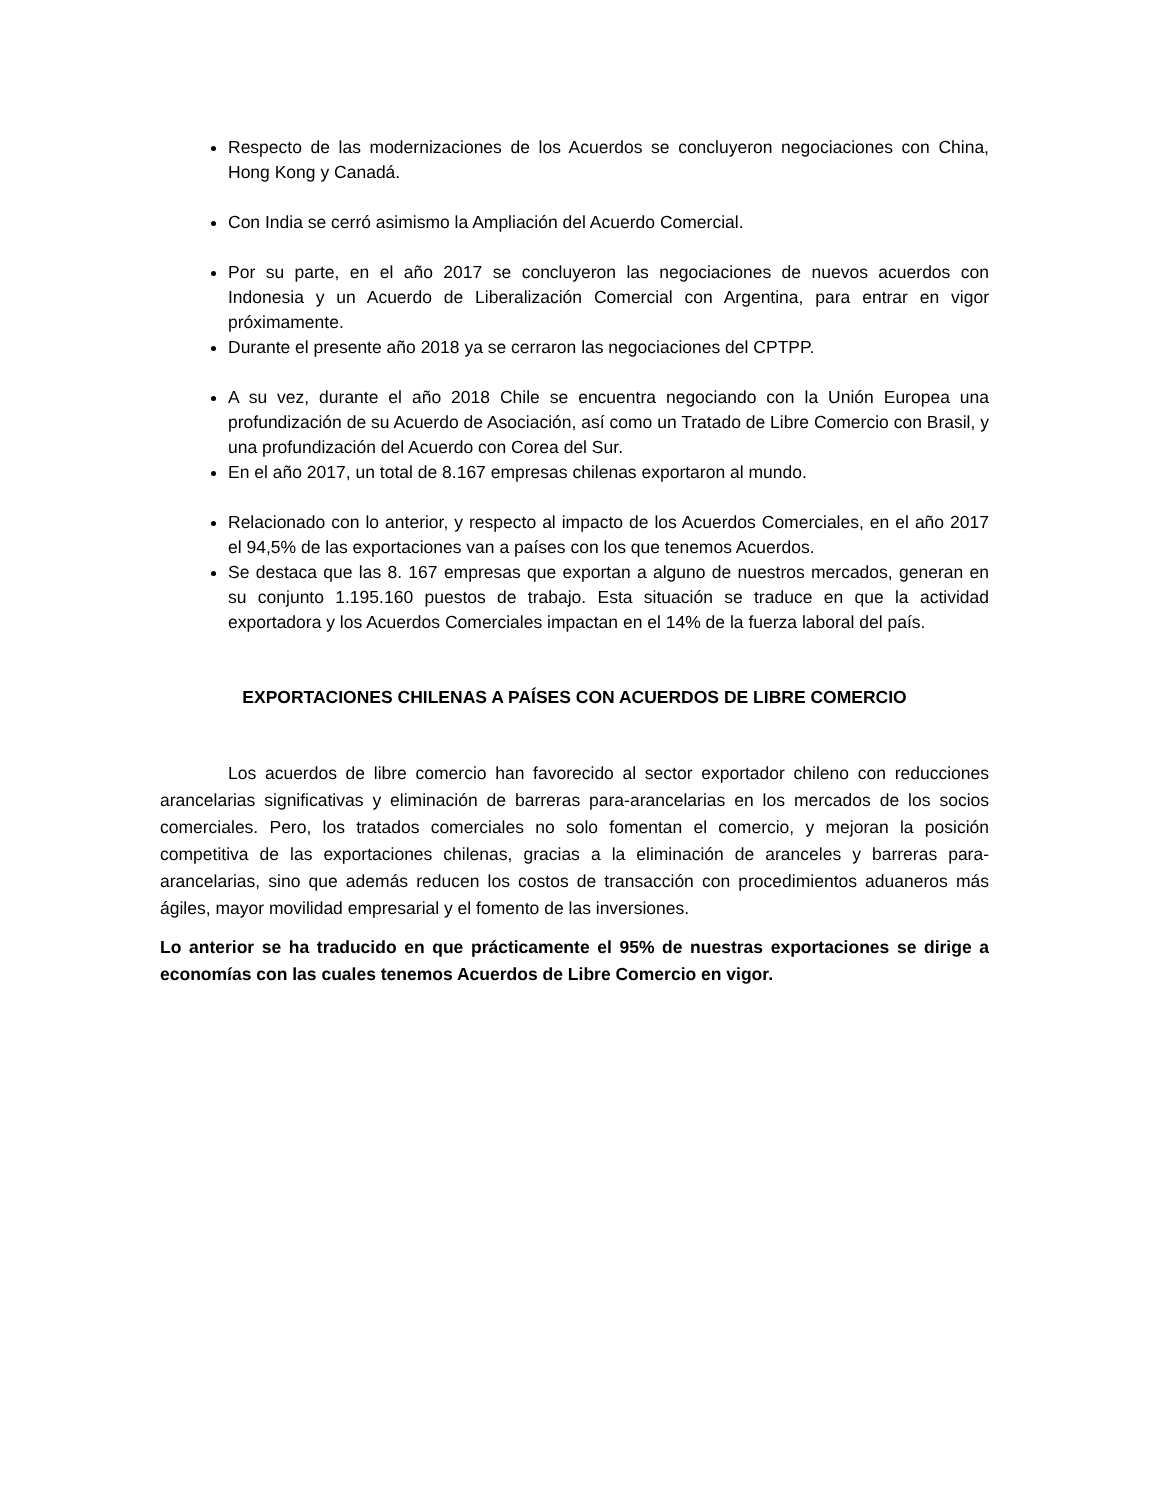Respecto de las modernizaciones de los Acuerdos se concluyeron negociaciones con China, Hong Kong y Canadá.
Con India se cerró asimismo la Ampliación del Acuerdo Comercial.
Por su parte, en el año 2017 se concluyeron las negociaciones de nuevos acuerdos con Indonesia y un Acuerdo de Liberalización Comercial con Argentina, para entrar en vigor próximamente.
Durante el presente año 2018 ya se cerraron las negociaciones del CPTPP.
A su vez, durante el año 2018 Chile se encuentra negociando con la Unión Europea una profundización de su Acuerdo de Asociación, así como un Tratado de Libre Comercio con Brasil, y una profundización del Acuerdo con Corea del Sur.
En el año 2017, un total de 8.167 empresas chilenas exportaron al mundo.
Relacionado con lo anterior, y respecto al impacto de los Acuerdos Comerciales, en el año 2017 el 94,5% de las exportaciones van a países con los que tenemos Acuerdos.
Se destaca que las 8. 167 empresas que exportan a alguno de nuestros mercados, generan en su conjunto 1.195.160 puestos de trabajo. Esta situación se traduce en que la actividad exportadora y los Acuerdos Comerciales impactan en el 14% de la fuerza laboral del país.
EXPORTACIONES CHILENAS A PAÍSES CON ACUERDOS DE LIBRE COMERCIO
Los acuerdos de libre comercio han favorecido al sector exportador chileno con reducciones arancelarias significativas y eliminación de barreras para-arancelarias en los mercados de los socios comerciales. Pero, los tratados comerciales no solo fomentan el comercio, y mejoran la posición competitiva de las exportaciones chilenas, gracias a la eliminación de aranceles y barreras para-arancelarias, sino que además reducen los costos de transacción con procedimientos aduaneros más ágiles, mayor movilidad empresarial y el fomento de las inversiones.
Lo anterior se ha traducido en que prácticamente el 95% de nuestras exportaciones se dirige a economías con las cuales tenemos Acuerdos de Libre Comercio en vigor.